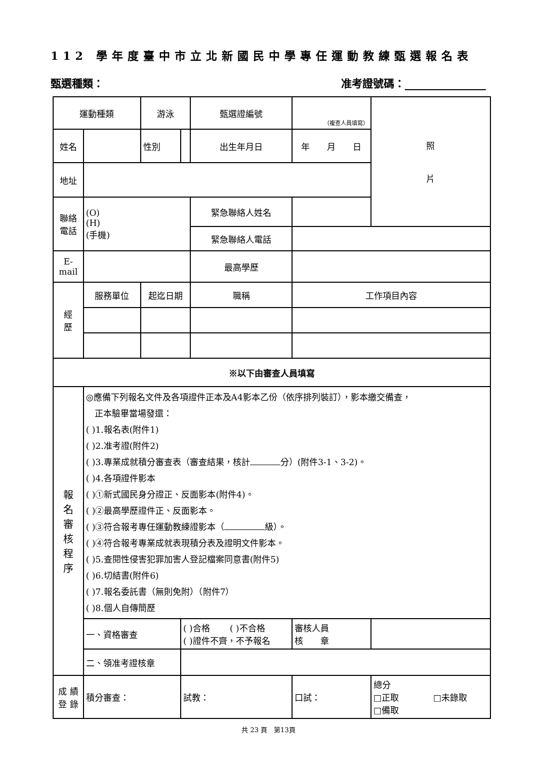112 學年度臺中市立北新國民中學專任運動教練甄選報名表
甄選種類： 准考證號碼：
| 運動種類 | | 游泳 | | 甄選證編號 | （複查人員填寫） | | 照 片 |
| 姓名 | | 性別 | | 出生年月日 | 年 月 日 | | |
| 地址 | | | | | | | |
| 聯絡 電話 | (O) (H) (手機) | | | 緊急聯絡人姓名 | | | |
| | | | | 緊急聯絡人電話 | | | |
| E- mail | | | | 最高學歷 | | | |
| 經 歷 | 服務單位 | 起迄日期 | | 職稱 | 工作項目內容 | | |
| ※以下由審查人員填寫 | | | | | | | |
| 報 名 審 核 程 序 | ◎應備下列報名文件及各項證件正本及A4影本乙份（依序排列裝訂），影本繳交備查， 正本驗畢當場發還： ( )1.報名表(附件1) ( )2.准考證(附件2) ( )3.專業成就積分審查表（審查結果，核計 分）(附件3-1、3-2)。 ( )4.各項證件影本 ( )①新式國民身分證正、反面影本(附件4)。 ( )②最高學歷證件正、反面影本。 ( )③符合報考專任運動教練證影本（ 級）。 ( )④符合報考專業成就表現積分表及證明文件影本。 ( )5.查閱性侵害犯罪加害人登記檔案同意書(附件5) ( )6.切結書(附件6) ( )7.報名委託書（無則免附）（附件7） ( )8.個人自傳簡歷 | | | | | | |
| | 一、資格審查 | | ( )合格 ( )不合格 ( )證件不齊，不予報名 | | | 審核人員 核 章 | |
| | 二、領准考證核章 | | | | | | |
| 成 績 登 錄 | 積分審查： | | 試教： | | 口試： | | 總分 □正取 □未錄取 □備取 |
共 23 頁　第13頁